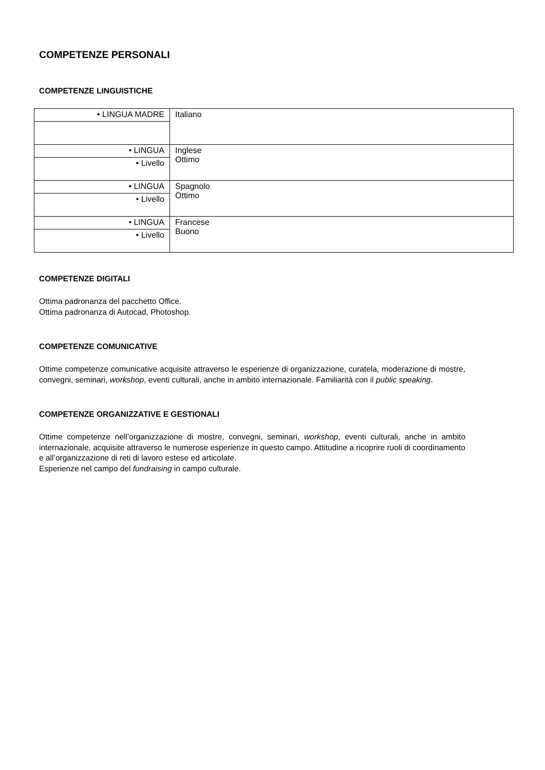COMPETENZE PERSONALI
COMPETENZE LINGUISTICHE
| • LINGUA MADRE | Italiano |
| • LINGUA | Inglese Ottimo |
| • Livello | |
| • LINGUA | Spagnolo Ottimo |
| • Livello | |
| • LINGUA | Francese Buono |
| • Livello | |
COMPETENZE DIGITALI
Ottima padronanza del pacchetto Office.
Ottima padronanza di Autocad, Photoshop.
COMPETENZE COMUNICATIVE
Ottime competenze comunicative acquisite attraverso le esperienze di organizzazione, curatela, moderazione di mostre, convegni, seminari, workshop, eventi culturali, anche in ambito internazionale. Familiarità con il public speaking.
COMPETENZE ORGANIZZATIVE E GESTIONALI
Ottime competenze nell’organizzazione di mostre, convegni, seminari, workshop, eventi culturali, anche in ambito internazionale, acquisite attraverso le numerose esperienze in questo campo. Attitudine a ricoprire ruoli di coordinamento e all’organizzazione di reti di lavoro estese ed articolate.
Esperienze nel campo del fundraising in campo culturale.